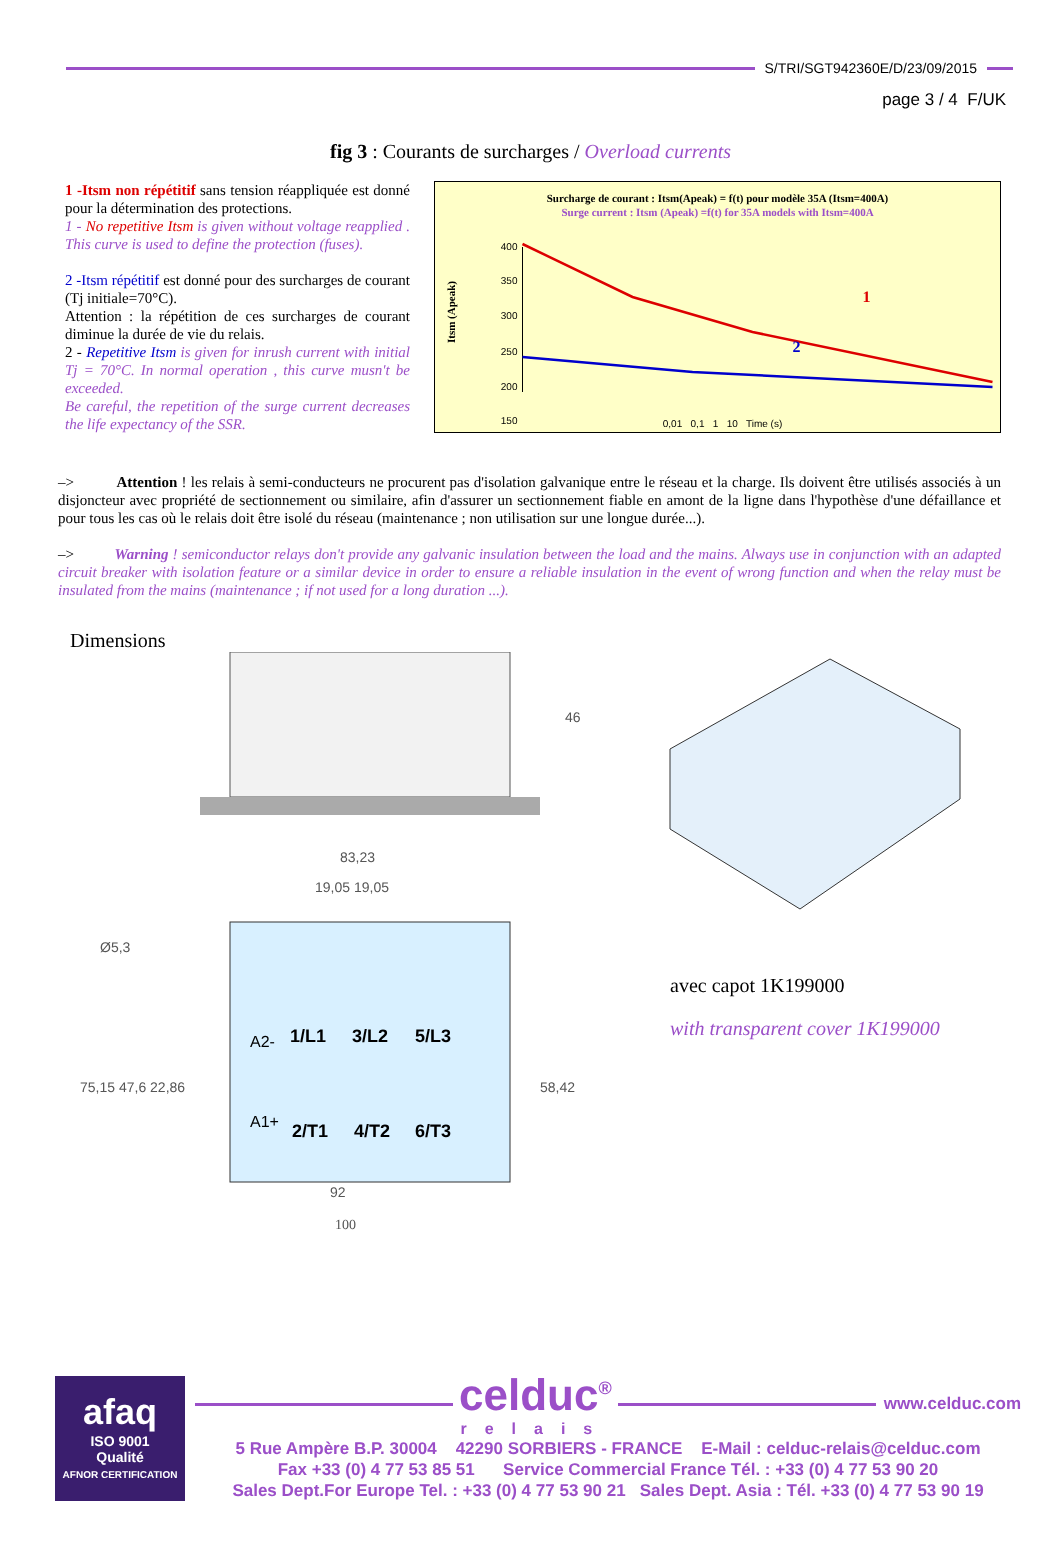S/TRI/SGT942360E/D/23/09/2015
page 3 / 4 F/UK
fig 3 : Courants de surcharges / Overload currents
1 -Itsm non répétitif sans tension réappliquée est donné pour la détermination des protections.
1 - No repetitive Itsm is given without voltage reapplied . This curve is used to define the protection (fuses).
2 -Itsm répétitif est donné pour des surcharges de courant (Tj initiale=70°C).
Attention : la répétition de ces surcharges de courant diminue la durée de vie du relais.
2 - Repetitive Itsm is given for inrush current with initial Tj = 70°C. In normal operation , this curve musn't be exceeded.
Be careful, the repetition of the surge current decreases the life expectancy of the SSR.
Surcharge de courant : Itsm(Apeak) = f(t) pour modèle 35A (Itsm=400A)
Surge current : Itsm (Apeak) =f(t) for 35A models with Itsm=400A
Itsm (Apeak)
400
350
300
250
200
150
1
2
0,01 0,1 1 10 Time (s)
–> Attention ! les relais à semi-conducteurs ne procurent pas d'isolation galvanique entre le réseau et la charge. Ils doivent être utilisés associés à un disjoncteur avec propriété de sectionnement ou similaire, afin d'assurer un sectionnement fiable en amont de la ligne dans l'hypothèse d'une défaillance et pour tous les cas où le relais doit être isolé du réseau (maintenance ; non utilisation sur une longue durée...).
–> Warning ! semiconductor relays don't provide any galvanic insulation between the load and the mains. Always use in conjunction with an adapted circuit breaker with isolation feature or a similar device in order to ensure a reliable insulation in the event of wrong function and when the relay must be insulated from the mains (maintenance ; if not used for a long duration ...).
Dimensions
46
83,23
19,05 19,05
1/L1
3/L2
5/L3
2/T1
4/T2
6/T3
A2-
A1+
Ø5,3
75,15 47,6 22,86
58,42
92
100
avec capot 1K199000
with transparent cover 1K199000
afaq
ISO 9001
Qualité
AFNOR CERTIFICATION
celduc<sup>®</sup>
relais
www.celduc.com
5 Rue Ampère B.P. 30004 42290 SORBIERS - FRANCE E-Mail : celduc-relais@celduc.com
Fax +33 (0) 4 77 53 85 51 Service Commercial France Tél. : +33 (0) 4 77 53 90 20
Sales Dept.For Europe Tel. : +33 (0) 4 77 53 90 21 Sales Dept. Asia : Tél. +33 (0) 4 77 53 90 19